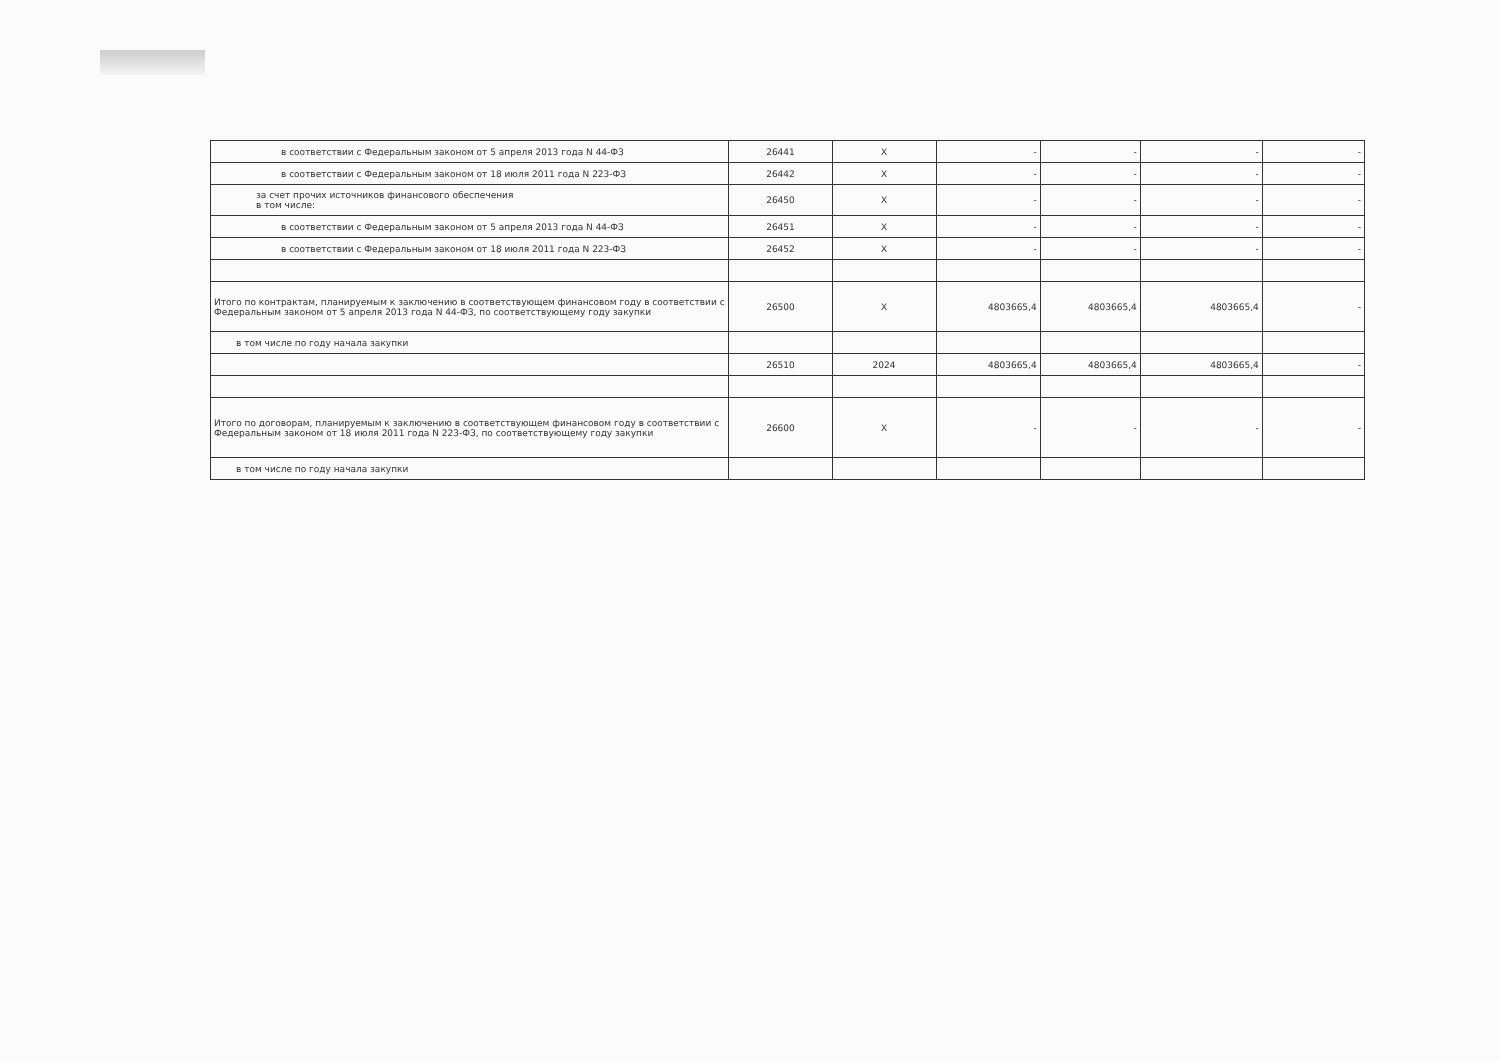| в соответствии с Федеральным законом от 5 апреля 2013 года N 44-ФЗ | 26441 | X | - | - | - | - |
| в соответствии с Федеральным законом от 18 июля 2011 года N 223-ФЗ | 26442 | X | - | - | - | - |
| за счет прочих источников финансового обеспечения в том числе: | 26450 | X | - | - | - | - |
| в соответствии с Федеральным законом от 5 апреля 2013 года N 44-ФЗ | 26451 | X | - | - | - | - |
| в соответствии с Федеральным законом от 18 июля 2011 года N 223-ФЗ | 26452 | X | - | - | - | - |
| Итого по контрактам, планируемым к заключению в соответствующем финансовом году в соответствии с Федеральным законом от 5 апреля 2013 года N 44-ФЗ, по соответствующему году закупки | 26500 | X | 4803665,4 | 4803665,4 | 4803665,4 | - |
| в том числе по году начала закупки | | | | | | |
| | 26510 | 2024 | 4803665,4 | 4803665,4 | 4803665,4 | - |
| Итого по договорам, планируемым к заключению в соответствующем финансовом году в соответствии с Федеральным законом от 18 июля 2011 года N 223-ФЗ, по соответствующему году закупки | 26600 | X | - | - | - | - |
| в том числе по году начала закупки | | | | | | |